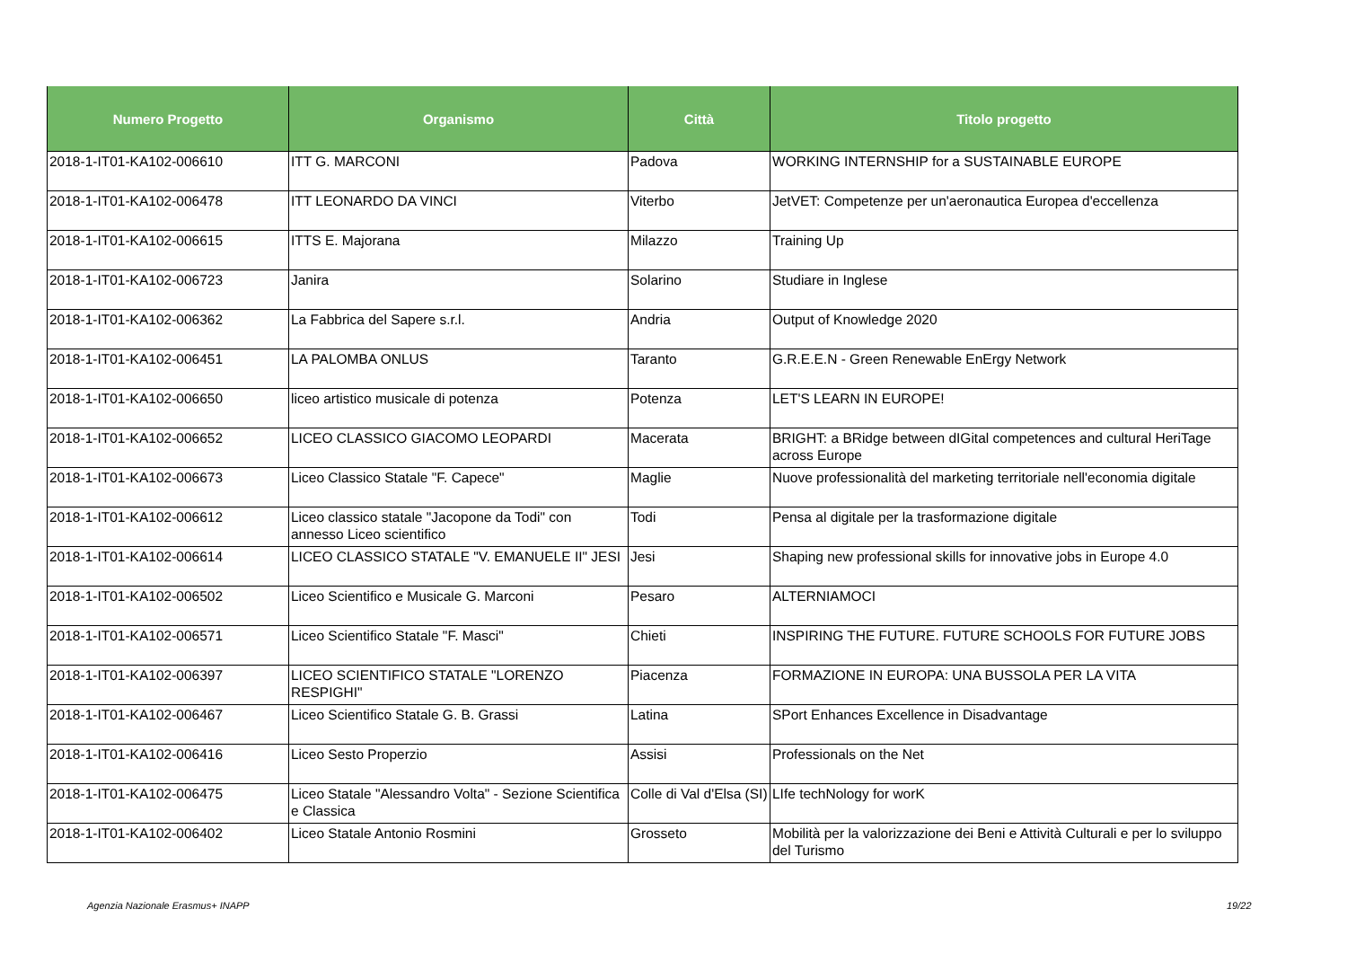| Numero Progetto | Organismo | Città | Titolo progetto |
| --- | --- | --- | --- |
| 2018-1-IT01-KA102-006610 | ITT G. MARCONI | Padova | WORKING INTERNSHIP for a SUSTAINABLE EUROPE |
| 2018-1-IT01-KA102-006478 | ITT LEONARDO DA VINCI | Viterbo | JetVET: Competenze per un'aeronautica Europea d'eccellenza |
| 2018-1-IT01-KA102-006615 | ITTS E. Majorana | Milazzo | Training Up |
| 2018-1-IT01-KA102-006723 | Janira | Solarino | Studiare in Inglese |
| 2018-1-IT01-KA102-006362 | La Fabbrica del Sapere s.r.l. | Andria | Output of Knowledge 2020 |
| 2018-1-IT01-KA102-006451 | LA PALOMBA ONLUS | Taranto | G.R.E.E.N - Green Renewable EnErgy Network |
| 2018-1-IT01-KA102-006650 | liceo artistico musicale di potenza | Potenza | LET'S LEARN IN EUROPE! |
| 2018-1-IT01-KA102-006652 | LICEO CLASSICO GIACOMO LEOPARDI | Macerata | BRIGHT: a BRidge between dIGital competences and cultural HeriTage across Europe |
| 2018-1-IT01-KA102-006673 | Liceo Classico Statale "F. Capece" | Maglie | Nuove professionalità del marketing territoriale nell'economia digitale |
| 2018-1-IT01-KA102-006612 | Liceo classico statale "Jacopone da Todi" con annesso Liceo scientifico | Todi | Pensa al digitale per la trasformazione digitale |
| 2018-1-IT01-KA102-006614 | LICEO CLASSICO STATALE "V. EMANUELE II" JESI | Jesi | Shaping new professional skills for innovative jobs in Europe 4.0 |
| 2018-1-IT01-KA102-006502 | Liceo Scientifico e Musicale G. Marconi | Pesaro | ALTERNIAMOCI |
| 2018-1-IT01-KA102-006571 | Liceo Scientifico Statale "F. Masci" | Chieti | INSPIRING THE FUTURE. FUTURE SCHOOLS FOR FUTURE JOBS |
| 2018-1-IT01-KA102-006397 | LICEO SCIENTIFICO STATALE "LORENZO RESPIGHI" | Piacenza | FORMAZIONE IN EUROPA: UNA BUSSOLA PER LA VITA |
| 2018-1-IT01-KA102-006467 | Liceo Scientifico Statale G. B. Grassi | Latina | SPort Enhances Excellence in Disadvantage |
| 2018-1-IT01-KA102-006416 | Liceo Sesto Properzio | Assisi | Professionals on the Net |
| 2018-1-IT01-KA102-006475 | Liceo Statale "Alessandro Volta" - Sezione Scientifica e Classica | Colle di Val d'Elsa (SI) | LIfe techNology for worK |
| 2018-1-IT01-KA102-006402 | Liceo Statale Antonio Rosmini | Grosseto | Mobilità per la valorizzazione dei Beni e Attività Culturali e per lo sviluppo del Turismo |
Agenzia Nazionale Erasmus+ INAPP
19/22